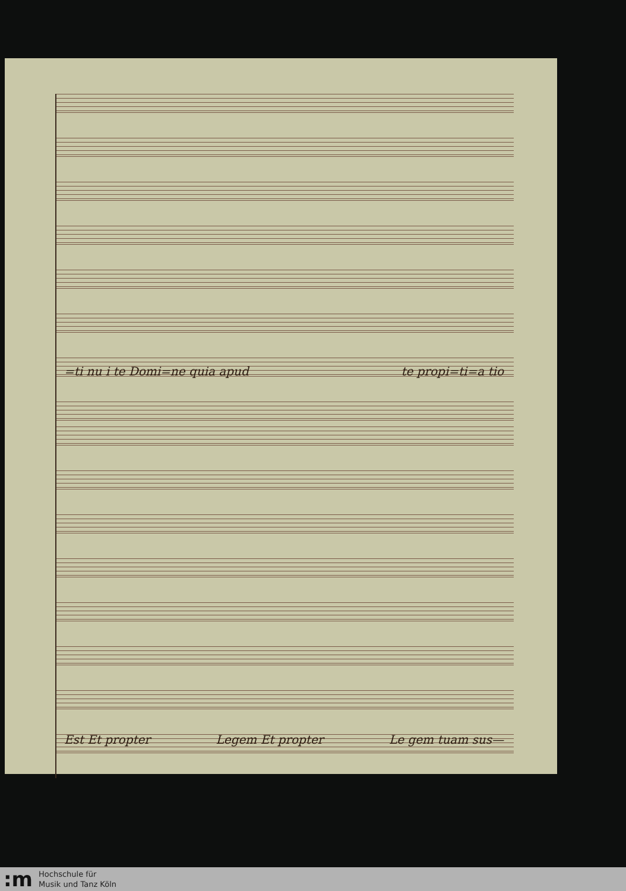=ti nu i te Domi=ne quia apud te propi=ti=a tio
Est Et propter Legem Et propter Le gem tuam sus—
:m
Hochschule für
Musik und Tanz Köln